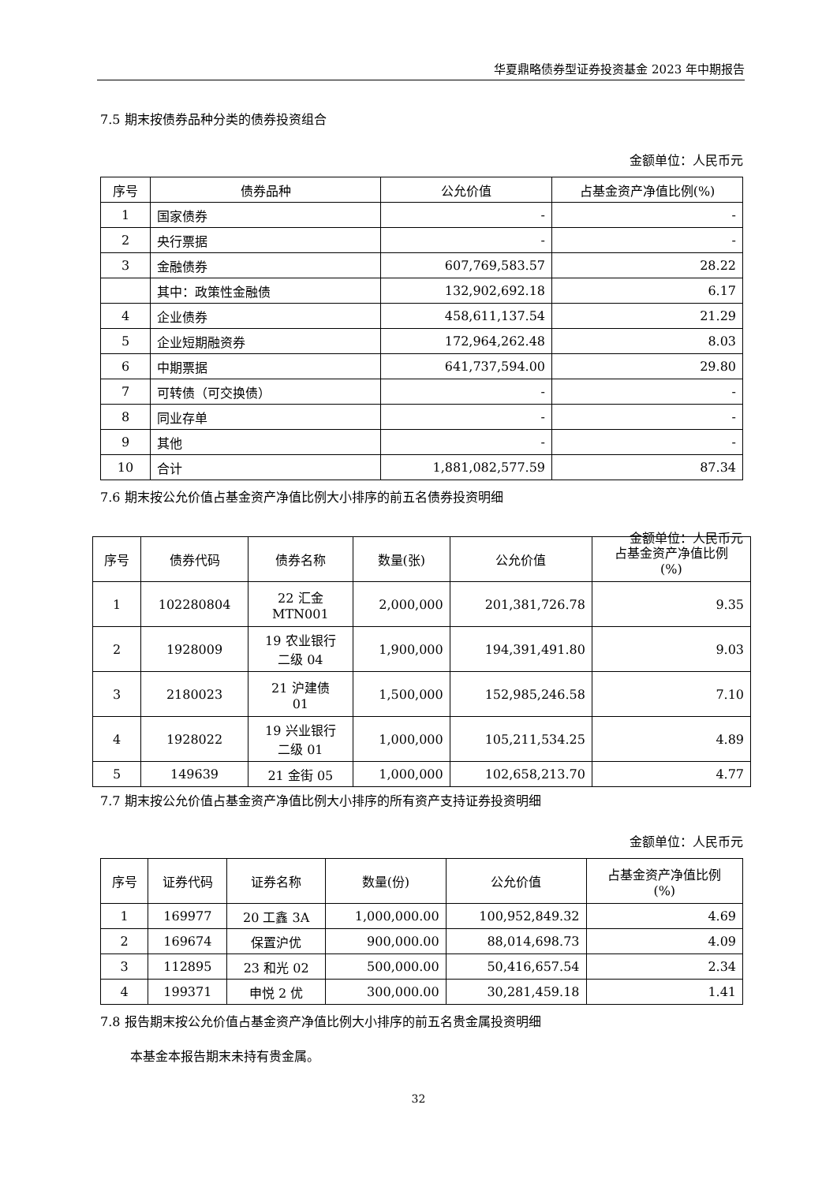华夏鼎略债券型证券投资基金 2023 年中期报告
7.5 期末按债券品种分类的债券投资组合
金额单位：人民币元
| 序号 | 债券品种 | 公允价值 | 占基金资产净值比例(%) |
| --- | --- | --- | --- |
| 1 | 国家债券 | - | - |
| 2 | 央行票据 | - | - |
| 3 | 金融债券 | 607,769,583.57 | 28.22 |
| | 其中：政策性金融债 | 132,902,692.18 | 6.17 |
| 4 | 企业债券 | 458,611,137.54 | 21.29 |
| 5 | 企业短期融资券 | 172,964,262.48 | 8.03 |
| 6 | 中期票据 | 641,737,594.00 | 29.80 |
| 7 | 可转债（可交换债） | - | - |
| 8 | 同业存单 | - | - |
| 9 | 其他 | - | - |
| 10 | 合计 | 1,881,082,577.59 | 87.34 |
7.6 期末按公允价值占基金资产净值比例大小排序的前五名债券投资明细
金额单位：人民币元
| 序号 | 债券代码 | 债券名称 | 数量(张) | 公允价值 | 占基金资产净值比例 (%) |
| --- | --- | --- | --- | --- | --- |
| 1 | 102280804 | 22 汇金 MTN001 | 2,000,000 | 201,381,726.78 | 9.35 |
| 2 | 1928009 | 19 农业银行 二级 04 | 1,900,000 | 194,391,491.80 | 9.03 |
| 3 | 2180023 | 21 沪建债 01 | 1,500,000 | 152,985,246.58 | 7.10 |
| 4 | 1928022 | 19 兴业银行 二级 01 | 1,000,000 | 105,211,534.25 | 4.89 |
| 5 | 149639 | 21 金街 05 | 1,000,000 | 102,658,213.70 | 4.77 |
7.7 期末按公允价值占基金资产净值比例大小排序的所有资产支持证券投资明细
金额单位：人民币元
| 序号 | 证券代码 | 证券名称 | 数量(份) | 公允价值 | 占基金资产净值比例 (%) |
| --- | --- | --- | --- | --- | --- |
| 1 | 169977 | 20 工鑫 3A | 1,000,000.00 | 100,952,849.32 | 4.69 |
| 2 | 169674 | 保置沪优 | 900,000.00 | 88,014,698.73 | 4.09 |
| 3 | 112895 | 23 和光 02 | 500,000.00 | 50,416,657.54 | 2.34 |
| 4 | 199371 | 申悦 2 优 | 300,000.00 | 30,281,459.18 | 1.41 |
7.8 报告期末按公允价值占基金资产净值比例大小排序的前五名贵金属投资明细
本基金本报告期末未持有贵金属。
32